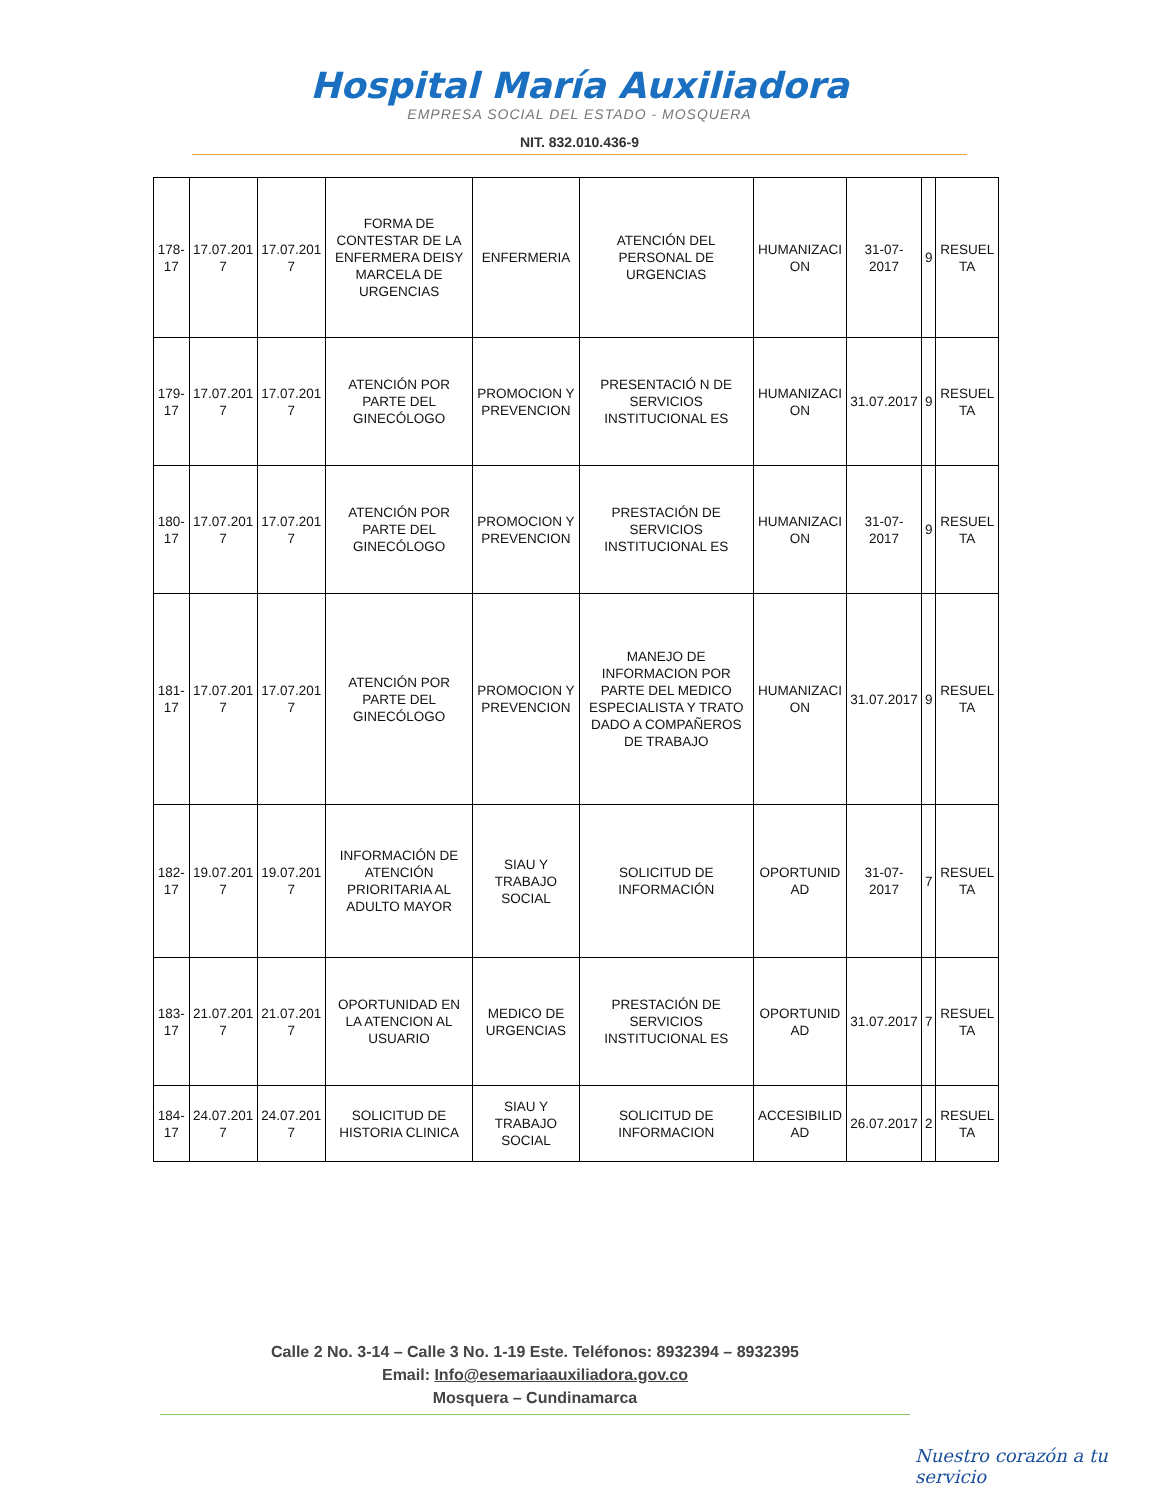Hospital María Auxiliadora
EMPRESA SOCIAL DEL ESTADO - MOSQUERA
NIT. 832.010.436-9
| 178-17 | 17.07.201 7 | 17.07.201 7 | FORMA DE CONTESTAR DE LA ENFERMERA DEISY MARCELA DE URGENCIAS | ENFERMERIA | ATENCIÓN DEL PERSONAL DE URGENCIAS | HUMANIZACI ON | 31-07-2017 | 9 | RESUEL TA |
| 179-17 | 17.07.201 7 | 17.07.201 7 | ATENCIÓN POR PARTE DEL GINECÓLOGO | PROMOCION Y PREVENCION | PRESENTACIÓ N DE SERVICIOS INSTITUCIONAL ES | HUMANIZACI ON | 31.07.2017 | 9 | RESUEL TA |
| 180-17 | 17.07.201 7 | 17.07.201 7 | ATENCIÓN POR PARTE DEL GINECÓLOGO | PROMOCION Y PREVENCION | PRESTACIÓN DE SERVICIOS INSTITUCIONAL ES | HUMANIZACI ON | 31-07-2017 | 9 | RESUEL TA |
| 181-17 | 17.07.201 7 | 17.07.201 7 | ATENCIÓN POR PARTE DEL GINECÓLOGO | PROMOCION Y PREVENCION | MANEJO DE INFORMACION POR PARTE DEL MEDICO ESPECIALISTA Y TRATO DADO A COMPAÑEROS DE TRABAJO | HUMANIZACI ON | 31.07.2017 | 9 | RESUEL TA |
| 182-17 | 19.07.201 7 | 19.07.201 7 | INFORMACIÓN DE ATENCIÓN PRIORITARIA AL ADULTO MAYOR | SIAU Y TRABAJO SOCIAL | SOLICITUD DE INFORMACIÓN | OPORTUNID AD | 31-07-2017 | 7 | RESUEL TA |
| 183-17 | 21.07.201 7 | 21.07.201 7 | OPORTUNIDAD EN LA ATENCION AL USUARIO | MEDICO DE URGENCIAS | PRESTACIÓN DE SERVICIOS INSTITUCIONAL ES | OPORTUNID AD | 31.07.2017 | 7 | RESUEL TA |
| 184-17 | 24.07.201 7 | 24.07.201 7 | SOLICITUD DE HISTORIA CLINICA | SIAU Y TRABAJO SOCIAL | SOLICITUD DE INFORMACION | ACCESIBILID AD | 26.07.2017 | 2 | RESUEL TA |
Calle 2 No. 3-14 – Calle 3 No. 1-19 Este. Teléfonos: 8932394 – 8932395
Email: Info@esemariaauxiliadora.gov.co
Mosquera – Cundinamarca
Nuestro corazón a tu servicio